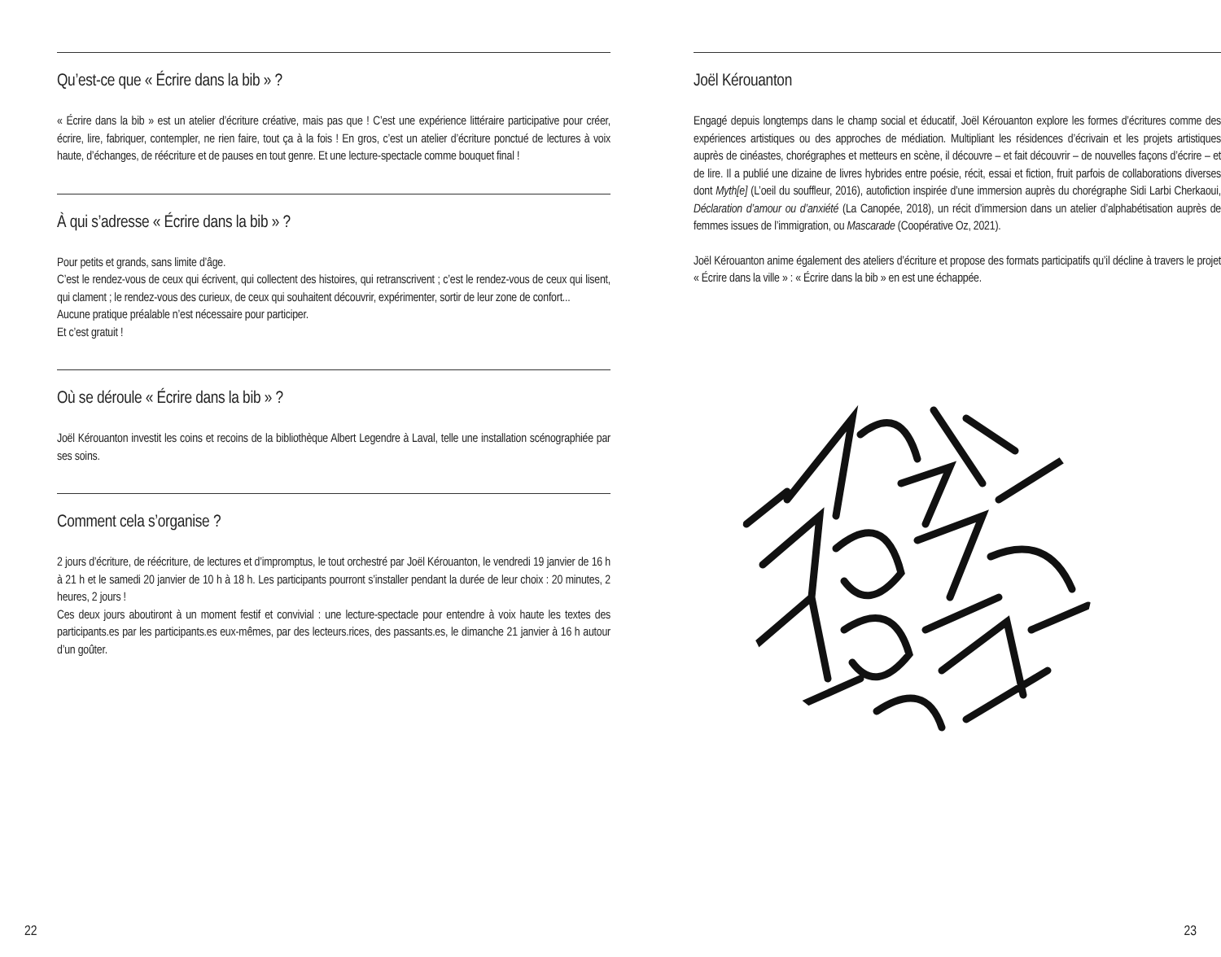Qu’est-ce que « Écrire dans la bib » ?
« Écrire dans la bib » est un atelier d’écriture créative, mais pas que ! C’est une expérience littéraire participative pour créer, écrire, lire, fabriquer, contempler, ne rien faire, tout ça à la fois ! En gros, c’est un atelier d’écriture ponctué de lectures à voix haute, d’échanges, de réécriture et de pauses en tout genre. Et une lecture-spectacle comme bouquet final !
À qui s’adresse « Écrire dans la bib » ?
Pour petits et grands, sans limite d’âge.
C’est le rendez-vous de ceux qui écrivent, qui collectent des histoires, qui retranscrivent ; c’est le rendez-vous de ceux qui lisent, qui clament ; le rendez-vous des curieux, de ceux qui souhaitent découvrir, expérimenter, sortir de leur zone de confort...
Aucune pratique préalable n’est nécessaire pour participer.
Et c’est gratuit !
Où se déroule « Écrire dans la bib » ?
Joël Kérouanton investit les coins et recoins de la bibliothèque Albert Legendre à Laval, telle une installation scénographiée par ses soins.
Comment cela s’organise ?
2 jours d’écriture, de réécriture, de lectures et d’impromptus, le tout orchestré par Joël Kérouanton, le vendredi 19 janvier de 16 h à 21 h et le samedi 20 janvier de 10 h à 18 h. Les participants pourront s’installer pendant la durée de leur choix : 20 minutes, 2 heures, 2 jours !
Ces deux jours aboutiront à un moment festif et convivial : une lecture-spectacle pour entendre à voix haute les textes des participants.es par les participants.es eux-mêmes, par des lecteurs.rices, des passants.es, le dimanche 21 janvier à 16 h autour d’un goûter.
Joël Kérouanton
Engagé depuis longtemps dans le champ social et éducatif, Joël Kérouanton explore les formes d’écritures comme des expériences artistiques ou des approches de médiation. Multipliant les résidences d’écrivain et les projets artistiques auprès de cinéastes, chorégraphes et metteurs en scène, il découvre – et fait découvrir – de nouvelles façons d’écrire – et de lire. Il a publié une dizaine de livres hybrides entre poésie, récit, essai et fiction, fruit parfois de collaborations diverses dont Myth[e] (L’oeil du souffleur, 2016), autofiction inspirée d’une immersion auprès du chorégraphe Sidi Larbi Cherkaoui, Déclaration d’amour ou d’anxiété (La Canopée, 2018), un récit d’immersion dans un atelier d’alphabétisation auprès de femmes issues de l’immigration, ou Mascarade (Coopérative Oz, 2021).
Joël Kérouanton anime également des ateliers d’écriture et propose des formats participatifs qu’il décline à travers le projet « Écrire dans la ville » : « Écrire dans la bib » en est une échappée.
22 23